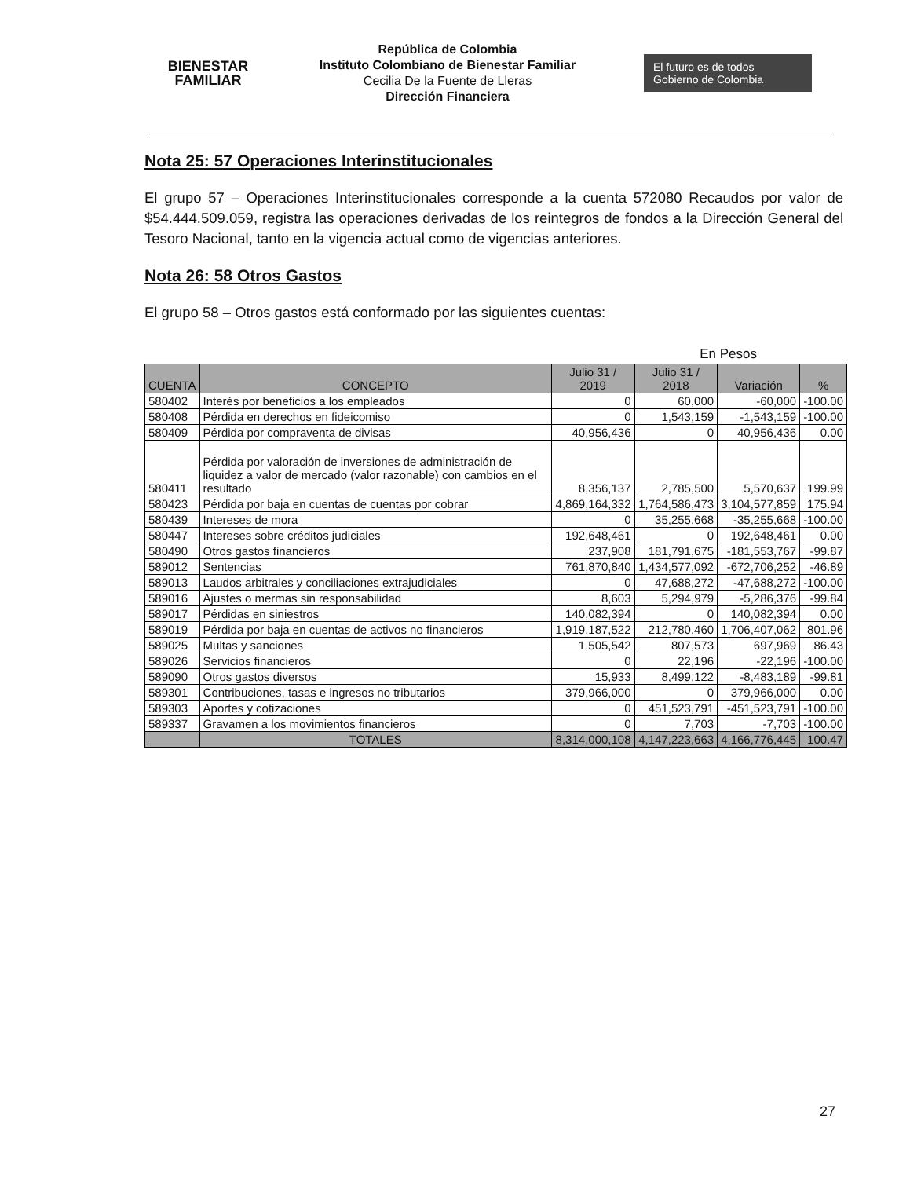BIENESTAR
FAMILIAR
República de Colombia
Instituto Colombiano de Bienestar Familiar
Cecilia De la Fuente de Lleras
Dirección Financiera
El futuro es de todos Gobierno de Colombia
Nota 25: 57 Operaciones Interinstitucionales
El grupo 57 – Operaciones Interinstitucionales corresponde a la cuenta 572080 Recaudos por valor de $54.444.509.059, registra las operaciones derivadas de los reintegros de fondos a la Dirección General del Tesoro Nacional, tanto en la vigencia actual como de vigencias anteriores.
Nota 26: 58 Otros Gastos
El grupo 58 – Otros gastos está conformado por las siguientes cuentas:
En Pesos
| CUENTA | CONCEPTO | Julio 31 / 2019 | Julio 31 / 2018 | Variación | % |
| --- | --- | --- | --- | --- | --- |
| 580402 | Interés por beneficios a los empleados | 0 | 60,000 | -60,000 | -100.00 |
| 580408 | Pérdida en derechos en fideicomiso | 0 | 1,543,159 | -1,543,159 | -100.00 |
| 580409 | Pérdida por compraventa de divisas | 40,956,436 | 0 | 40,956,436 | 0.00 |
| 580411 | Pérdida por valoración de inversiones de administración de liquidez a valor de mercado (valor razonable) con cambios en el resultado | 8,356,137 | 2,785,500 | 5,570,637 | 199.99 |
| 580423 | Pérdida por baja en cuentas de cuentas por cobrar | 4,869,164,332 | 1,764,586,473 | 3,104,577,859 | 175.94 |
| 580439 | Intereses de mora | 0 | 35,255,668 | -35,255,668 | -100.00 |
| 580447 | Intereses sobre créditos judiciales | 192,648,461 | 0 | 192,648,461 | 0.00 |
| 580490 | Otros gastos financieros | 237,908 | 181,791,675 | -181,553,767 | -99.87 |
| 589012 | Sentencias | 761,870,840 | 1,434,577,092 | -672,706,252 | -46.89 |
| 589013 | Laudos arbitrales y conciliaciones extrajudiciales | 0 | 47,688,272 | -47,688,272 | -100.00 |
| 589016 | Ajustes o mermas sin responsabilidad | 8,603 | 5,294,979 | -5,286,376 | -99.84 |
| 589017 | Pérdidas en siniestros | 140,082,394 | 0 | 140,082,394 | 0.00 |
| 589019 | Pérdida por baja en cuentas de activos no financieros | 1,919,187,522 | 212,780,460 | 1,706,407,062 | 801.96 |
| 589025 | Multas y sanciones | 1,505,542 | 807,573 | 697,969 | 86.43 |
| 589026 | Servicios financieros | 0 | 22,196 | -22,196 | -100.00 |
| 589090 | Otros gastos diversos | 15,933 | 8,499,122 | -8,483,189 | -99.81 |
| 589301 | Contribuciones, tasas e ingresos no tributarios | 379,966,000 | 0 | 379,966,000 | 0.00 |
| 589303 | Aportes y cotizaciones | 0 | 451,523,791 | -451,523,791 | -100.00 |
| 589337 | Gravamen a los movimientos financieros | 0 | 7,703 | -7,703 | -100.00 |
| | TOTALES | 8,314,000,108 | 4,147,223,663 | 4,166,776,445 | 100.47 |
27